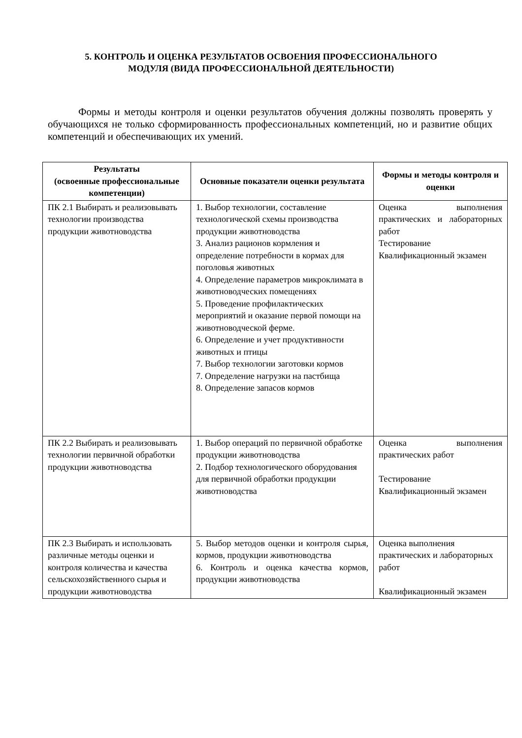5. КОНТРОЛЬ И ОЦЕНКА РЕЗУЛЬТАТОВ ОСВОЕНИЯ ПРОФЕССИОНАЛЬНОГО
МОДУЛЯ (ВИДА ПРОФЕССИОНАЛЬНОЙ ДЕЯТЕЛЬНОСТИ)
Формы и методы контроля и оценки результатов обучения должны позволять проверять у обучающихся не только сформированность профессиональных компетенций, но и развитие общих компетенций и обеспечивающих их умений.
| Результаты (освоенные профессиональные компетенции) | Основные показатели оценки результата | Формы и методы контроля и оценки |
| --- | --- | --- |
| ПК 2.1 Выбирать и реализовывать технологии производства продукции животноводства | 1. Выбор технологии, составление технологической схемы производства продукции животноводства 3. Анализ рационов кормления и определение потребности в кормах для поголовья животных 4. Определение параметров микроклимата в животноводческих помещениях 5. Проведение профилактических мероприятий и оказание первой помощи на животноводческой ферме. 6. Определение и учет продуктивности животных и птицы 7. Выбор технологии заготовки кормов 7. Определение нагрузки на пастбища 8. Определение запасов кормов | Оценка выполнения практических и лабораторных работ Тестирование Квалификационный экзамен |
| ПК 2.2 Выбирать и реализовывать технологии первичной обработки продукции животноводства | 1. Выбор операций по первичной обработке продукции животноводства 2. Подбор технологического оборудования для первичной обработки продукции животноводства | Оценка выполнения практических работ Тестирование Квалификационный экзамен |
| ПК 2.3 Выбирать и использовать различные методы оценки и контроля количества и качества сельскохозяйственного сырья и продукции животноводства | 5. Выбор методов оценки и контроля сырья, кормов, продукции животноводства 6. Контроль и оценка качества кормов, продукции животноводства | Оценка выполнения практических и лабораторных работ Квалификационный экзамен |